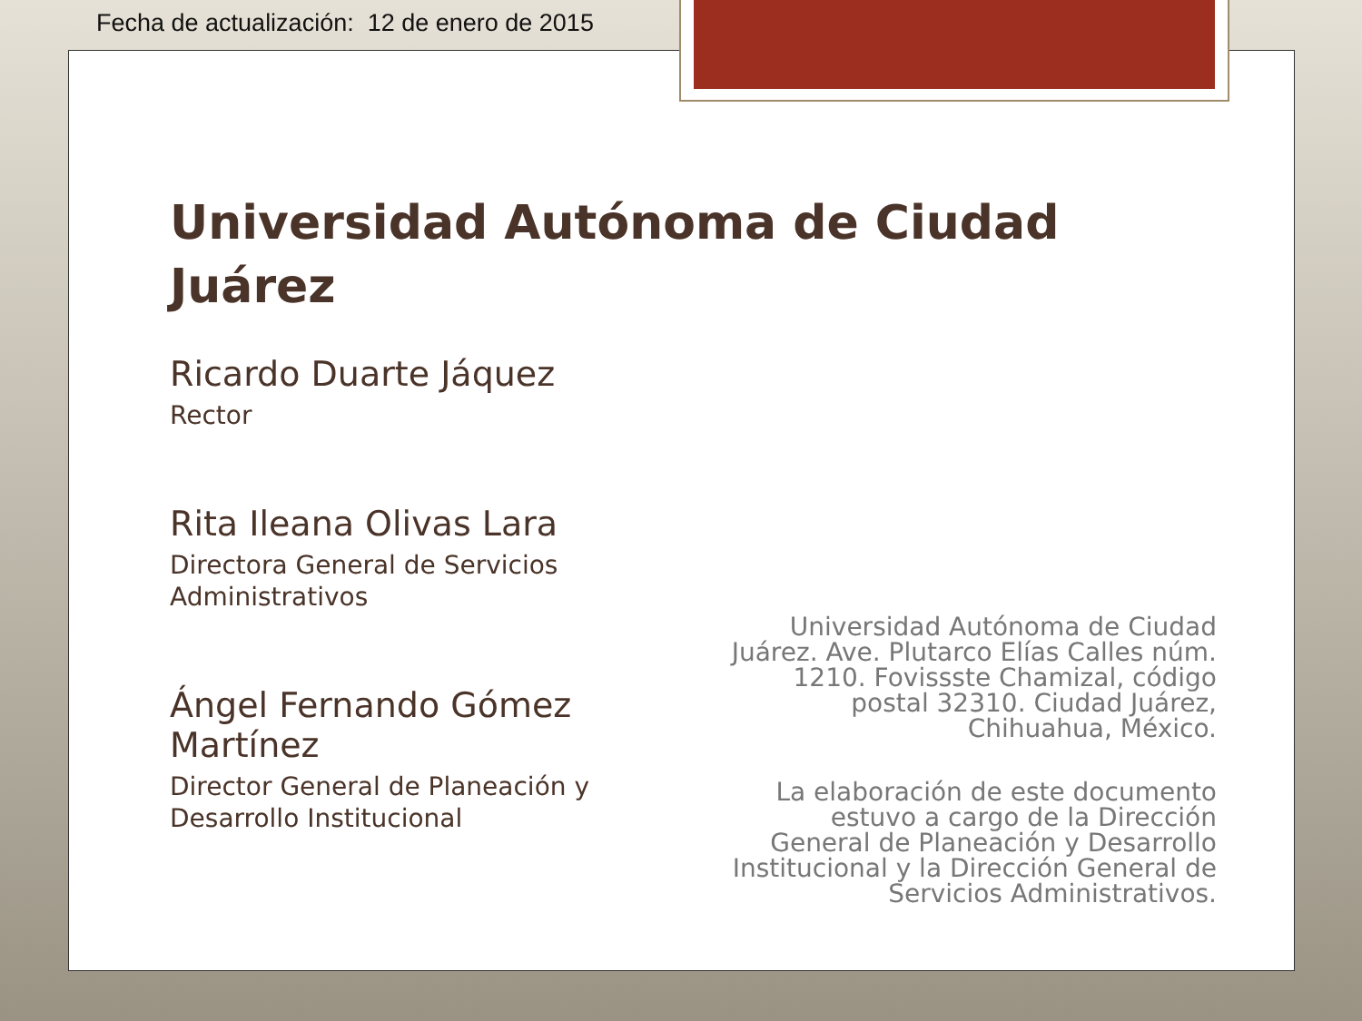Fecha de actualización: 12 de enero de 2015
Universidad Autónoma de Ciudad Juárez
Ricardo Duarte Jáquez
Rector
Rita Ileana Olivas Lara
Directora General de Servicios Administrativos
Ángel Fernando Gómez Martínez
Director General de Planeación y Desarrollo Institucional
Universidad Autónoma de Ciudad Juárez. Ave. Plutarco Elías Calles núm. 1210. Fovissste Chamizal, código postal 32310. Ciudad Juárez, Chihuahua, México.
La elaboración de este documento estuvo a cargo de la Dirección General de Planeación y Desarrollo Institucional y la Dirección General de Servicios Administrativos.